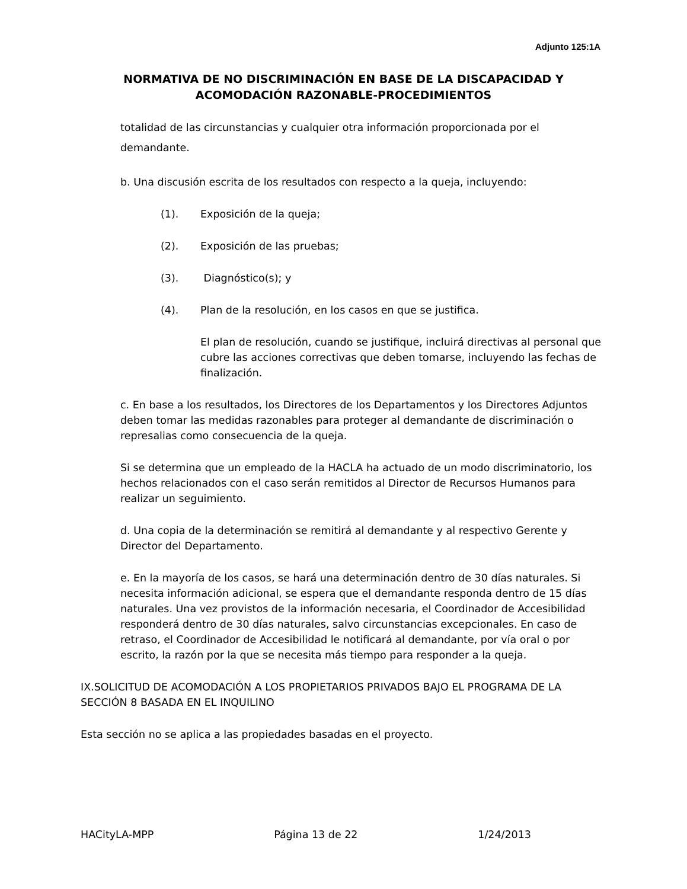Adjunto 125:1A
NORMATIVA DE NO DISCRIMINACIÓN EN BASE DE LA DISCAPACIDAD Y
ACOMODACIÓN RAZONABLE-PROCEDIMIENTOS
totalidad de las circunstancias y cualquier otra información proporcionada por el demandante.
b. Una discusión escrita de los resultados con respecto a la queja, incluyendo:
(1). Exposición de la queja;
(2). Exposición de las pruebas;
(3). Diagnóstico(s); y
(4). Plan de la resolución, en los casos en que se justifica.
El plan de resolución, cuando se justifique, incluirá directivas al personal que cubre las acciones correctivas que deben tomarse, incluyendo las fechas de finalización.
c. En base a los resultados, los Directores de los Departamentos y los Directores Adjuntos deben tomar las medidas razonables para proteger al demandante de discriminación o represalias como consecuencia de la queja.
Si se determina que un empleado de la HACLA ha actuado de un modo discriminatorio, los hechos relacionados con el caso serán remitidos al Director de Recursos Humanos para realizar un seguimiento.
d. Una copia de la determinación se remitirá al demandante y al respectivo Gerente y Director del Departamento.
e. En la mayoría de los casos, se hará una determinación dentro de 30 días naturales. Si necesita información adicional, se espera que el demandante responda dentro de 15 días naturales. Una vez provistos de la información necesaria, el Coordinador de Accesibilidad responderá dentro de 30 días naturales, salvo circunstancias excepcionales. En caso de retraso, el Coordinador de Accesibilidad le notificará al demandante, por vía oral o por escrito, la razón por la que se necesita más tiempo para responder a la queja.
IX.SOLICITUD DE ACOMODACIÓN A LOS PROPIETARIOS PRIVADOS BAJO EL PROGRAMA DE LA SECCIÓN 8 BASADA EN EL INQUILINO
Esta sección no se aplica a las propiedades basadas en el proyecto.
HACityLA-MPP Página 13 de 22 1/24/2013